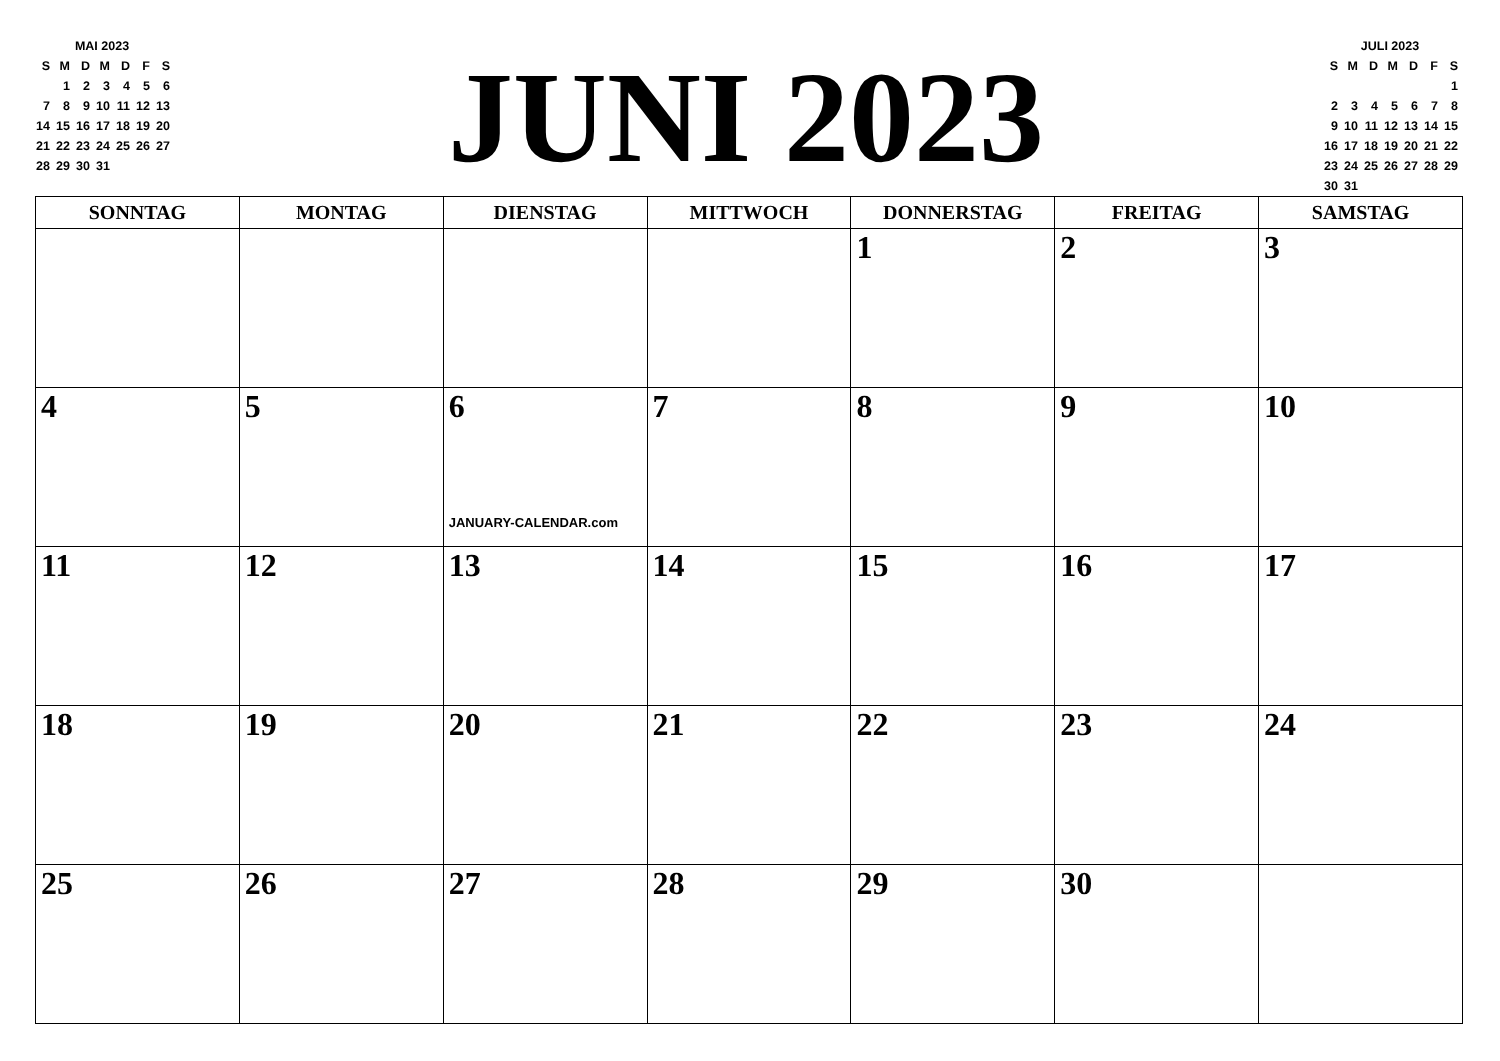| MAI 2023 | | | | | | |
| --- | --- | --- | --- | --- | --- | --- |
| S | M | D | M | D | F | S |
| | 1 | 2 | 3 | 4 | 5 | 6 |
| 7 | 8 | 9 | 10 | 11 | 12 | 13 |
| 14 | 15 | 16 | 17 | 18 | 19 | 20 |
| 21 | 22 | 23 | 24 | 25 | 26 | 27 |
| 28 | 29 | 30 | 31 | | | |
JUNI 2023
| JULI 2023 | | | | | | |
| --- | --- | --- | --- | --- | --- | --- |
| S | M | D | M | D | F | S |
| | | | | | | 1 |
| 2 | 3 | 4 | 5 | 6 | 7 | 8 |
| 9 | 10 | 11 | 12 | 13 | 14 | 15 |
| 16 | 17 | 18 | 19 | 20 | 21 | 22 |
| 23 | 24 | 25 | 26 | 27 | 28 | 29 |
| 30 | 31 | | | | | |
| SONNTAG | MONTAG | DIENSTAG | MITTWOCH | DONNERSTAG | FREITAG | SAMSTAG |
| --- | --- | --- | --- | --- | --- | --- |
| | | | | 1 | 2 | 3 |
| 4 | 5 | 6 JANUARY-CALENDAR.com | 7 | 8 | 9 | 10 |
| 11 | 12 | 13 | 14 | 15 | 16 | 17 |
| 18 | 19 | 20 | 21 | 22 | 23 | 24 |
| 25 | 26 | 27 | 28 | 29 | 30 | |